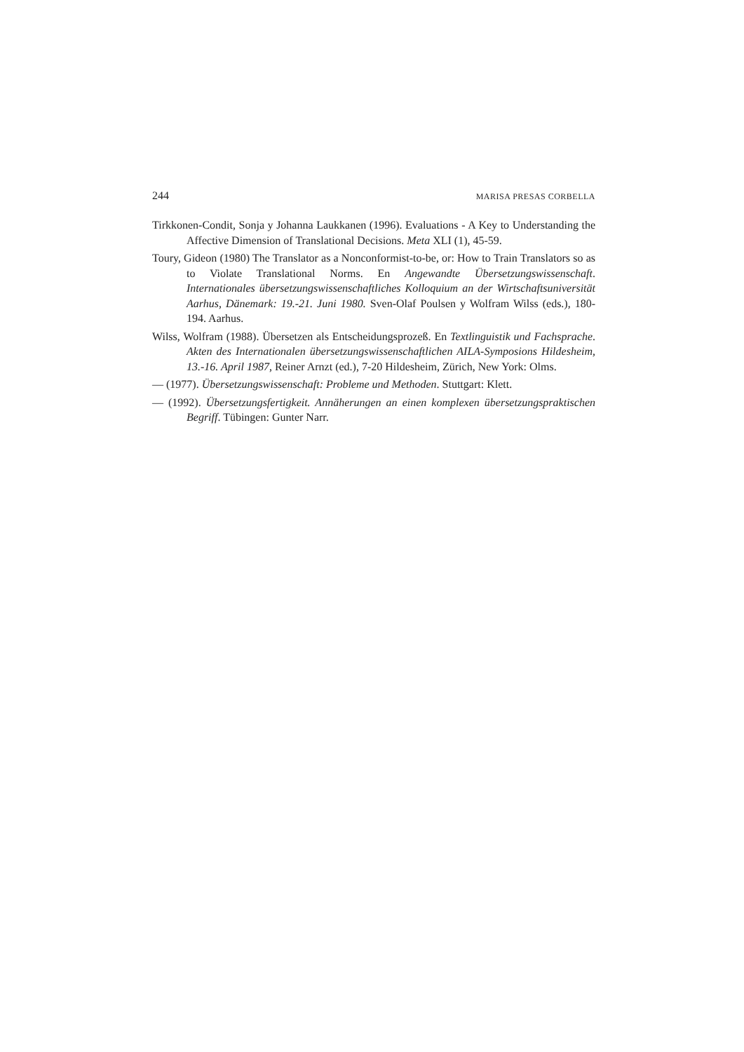244 MARISA PRESAS CORBELLA
Tirkkonen-Condit, Sonja y Johanna Laukkanen (1996). Evaluations - A Key to Understanding the Affective Dimension of Translational Decisions. Meta XLI (1), 45-59.
Toury, Gideon (1980) The Translator as a Nonconformist-to-be, or: How to Train Translators so as to Violate Translational Norms. En Angewandte Übersetzungswissenschaft. Internationales übersetzungswissenschaftliches Kolloquium an der Wirtschaftsuniversität Aarhus, Dänemark: 19.-21. Juni 1980. Sven-Olaf Poulsen y Wolfram Wilss (eds.), 180-194. Aarhus.
Wilss, Wolfram (1988). Übersetzen als Entscheidungsprozeß. En Textlinguistik und Fachsprache. Akten des Internationalen übersetzungswissenschaftlichen AILA-Symposions Hildesheim, 13.-16. April 1987, Reiner Arnzt (ed.), 7-20 Hildesheim, Zürich, New York: Olms.
— (1977). Übersetzungswissenschaft: Probleme und Methoden. Stuttgart: Klett.
— (1992). Übersetzungsfertigkeit. Annäherungen an einen komplexen übersetzungspraktischen Begriff. Tübingen: Gunter Narr.